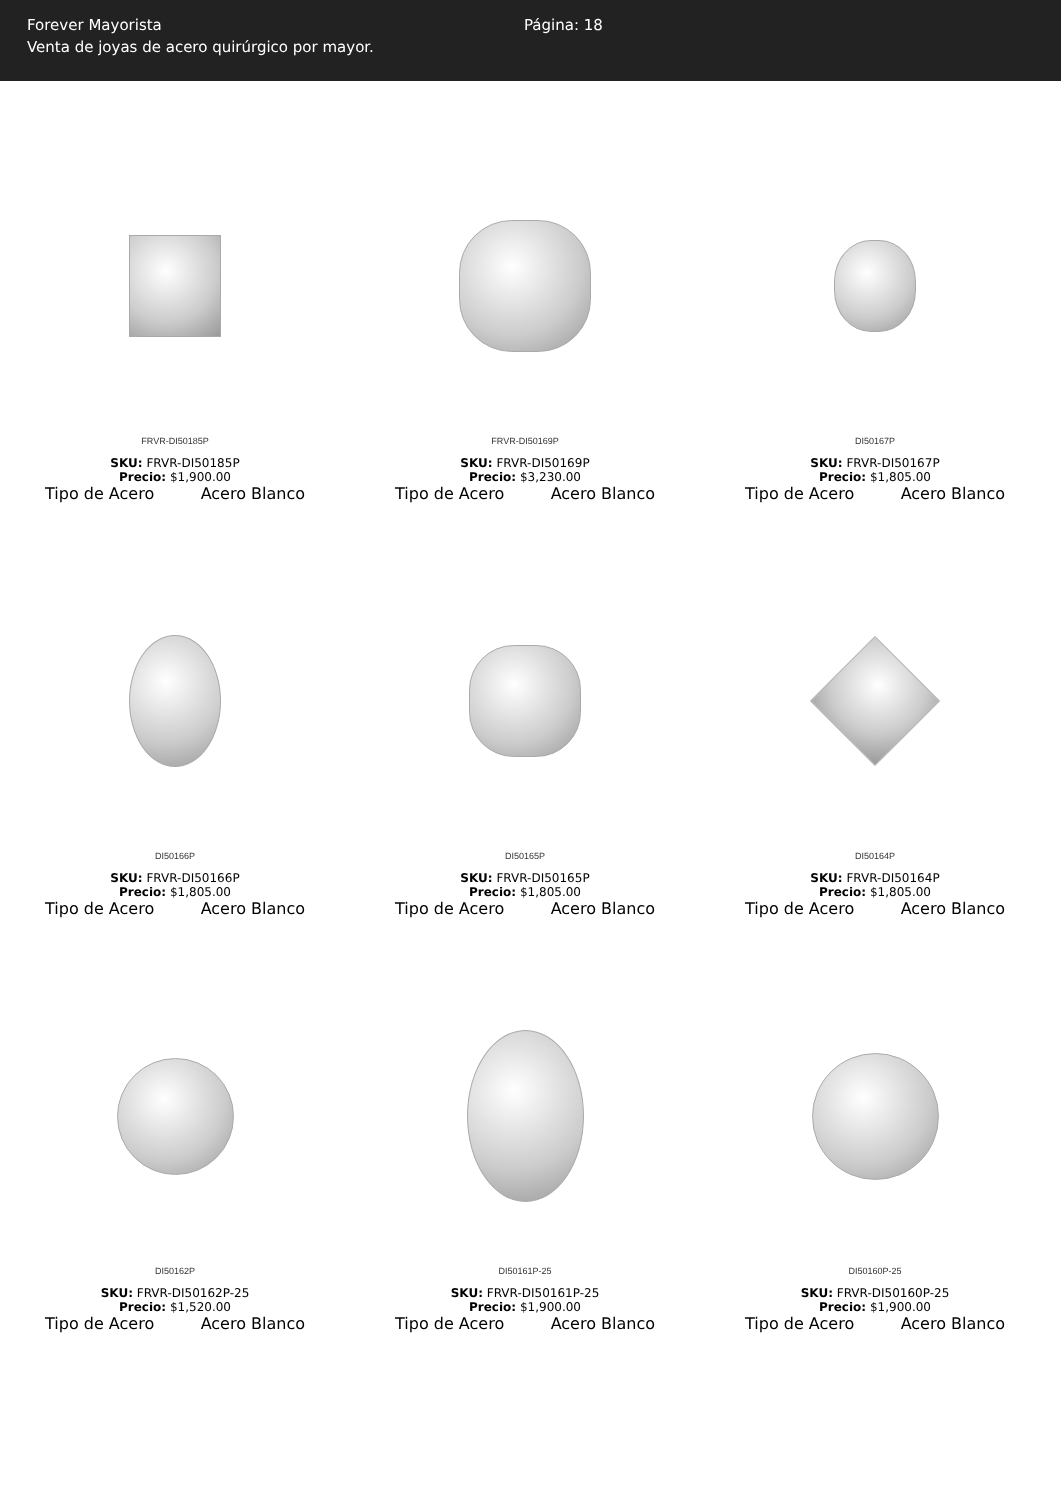Forever Mayorista
Venta de joyas de acero quirúrgico por mayor.
Página: 18
FRVR-DI50185P
SKU: FRVR-DI50185P
Precio: $1,900.00
Tipo de Acero Acero Blanco
FRVR-DI50169P
SKU: FRVR-DI50169P
Precio: $3,230.00
Tipo de Acero Acero Blanco
DI50167P
SKU: FRVR-DI50167P
Precio: $1,805.00
Tipo de Acero Acero Blanco
DI50166P
SKU: FRVR-DI50166P
Precio: $1,805.00
Tipo de Acero Acero Blanco
DI50165P
SKU: FRVR-DI50165P
Precio: $1,805.00
Tipo de Acero Acero Blanco
DI50164P
SKU: FRVR-DI50164P
Precio: $1,805.00
Tipo de Acero Acero Blanco
DI50162P
SKU: FRVR-DI50162P-25
Precio: $1,520.00
Tipo de Acero Acero Blanco
DI50161P-25
SKU: FRVR-DI50161P-25
Precio: $1,900.00
Tipo de Acero Acero Blanco
DI50160P-25
SKU: FRVR-DI50160P-25
Precio: $1,900.00
Tipo de Acero Acero Blanco